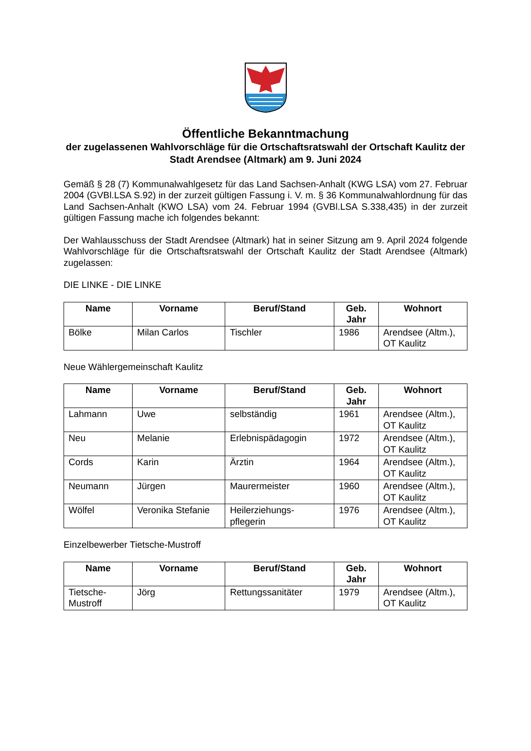Öffentliche Bekanntmachung
der zugelassenen Wahlvorschläge für die Ortschaftsratswahl der Ortschaft Kaulitz der Stadt Arendsee (Altmark) am 9. Juni 2024
Gemäß § 28 (7) Kommunalwahlgesetz für das Land Sachsen-Anhalt (KWG LSA) vom 27. Februar 2004 (GVBl.LSA S.92) in der zurzeit gültigen Fassung i. V. m. § 36 Kommunalwahlordnung für das Land Sachsen-Anhalt (KWO LSA) vom 24. Februar 1994 (GVBl.LSA S.338,435) in der zurzeit gültigen Fassung mache ich folgendes bekannt:
Der Wahlausschuss der Stadt Arendsee (Altmark) hat in seiner Sitzung am 9. April 2024 folgende Wahlvorschläge für die Ortschaftsratswahl der Ortschaft Kaulitz der Stadt Arendsee (Altmark) zugelassen:
DIE LINKE - DIE LINKE
| Name | Vorname | Beruf/Stand | Geb. Jahr | Wohnort |
| --- | --- | --- | --- | --- |
| Bölke | Milan Carlos | Tischler | 1986 | Arendsee (Altm.), OT Kaulitz |
Neue Wählergemeinschaft Kaulitz
| Name | Vorname | Beruf/Stand | Geb. Jahr | Wohnort |
| --- | --- | --- | --- | --- |
| Lahmann | Uwe | selbständig | 1961 | Arendsee (Altm.), OT Kaulitz |
| Neu | Melanie | Erlebnispädagogin | 1972 | Arendsee (Altm.), OT Kaulitz |
| Cords | Karin | Ärztin | 1964 | Arendsee (Altm.), OT Kaulitz |
| Neumann | Jürgen | Maurermeister | 1960 | Arendsee (Altm.), OT Kaulitz |
| Wölfel | Veronika Stefanie | Heilerziehungs-pflegerin | 1976 | Arendsee (Altm.), OT Kaulitz |
Einzelbewerber Tietsche-Mustroff
| Name | Vorname | Beruf/Stand | Geb. Jahr | Wohnort |
| --- | --- | --- | --- | --- |
| Tietsche-Mustroff | Jörg | Rettungssanitäter | 1979 | Arendsee (Altm.), OT Kaulitz |